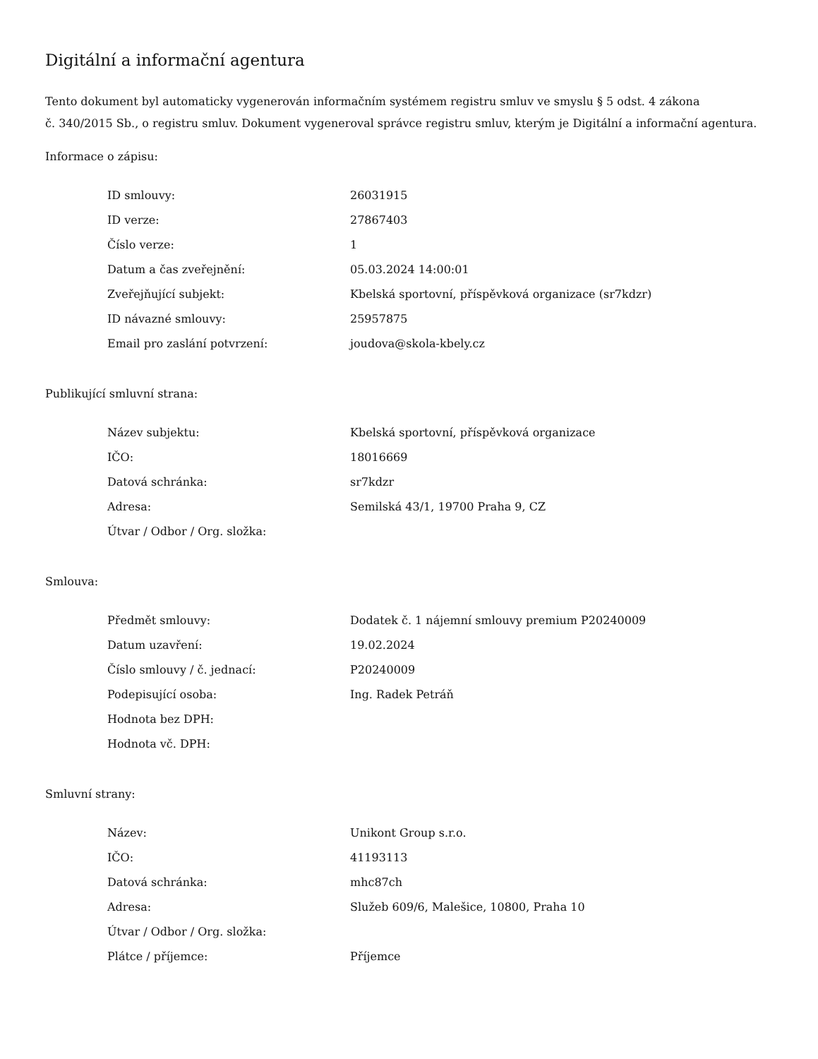Digitální a informační agentura
Tento dokument byl automaticky vygenerován informačním systémem registru smluv ve smyslu § 5 odst. 4 zákona
č. 340/2015 Sb., o registru smluv. Dokument vygeneroval správce registru smluv, kterým je Digitální a informační agentura.
Informace o zápisu:
| ID smlouvy: | 26031915 |
| ID verze: | 27867403 |
| Číslo verze: | 1 |
| Datum a čas zveřejnění: | 05.03.2024 14:00:01 |
| Zveřejňující subjekt: | Kbelská sportovní, příspěvková organizace (sr7kdzr) |
| ID návazné smlouvy: | 25957875 |
| Email pro zaslání potvrzení: | joudova@skola-kbely.cz |
Publikující smluvní strana:
| Název subjektu: | Kbelská sportovní, příspěvková organizace |
| IČO: | 18016669 |
| Datová schránka: | sr7kdzr |
| Adresa: | Semilská 43/1, 19700 Praha 9, CZ |
| Útvar / Odbor / Org. složka: | |
Smlouva:
| Předmět smlouvy: | Dodatek č. 1 nájemní smlouvy premium P20240009 |
| Datum uzavření: | 19.02.2024 |
| Číslo smlouvy / č. jednací: | P20240009 |
| Podepisující osoba: | Ing. Radek Petráň |
| Hodnota bez DPH: | |
| Hodnota vč. DPH: | |
Smluvní strany:
| Název: | Unikont Group s.r.o. |
| IČO: | 41193113 |
| Datová schránka: | mhc87ch |
| Adresa: | Služeb 609/6, Malešice, 10800, Praha 10 |
| Útvar / Odbor / Org. složka: | |
| Plátce / příjemce: | Příjemce |